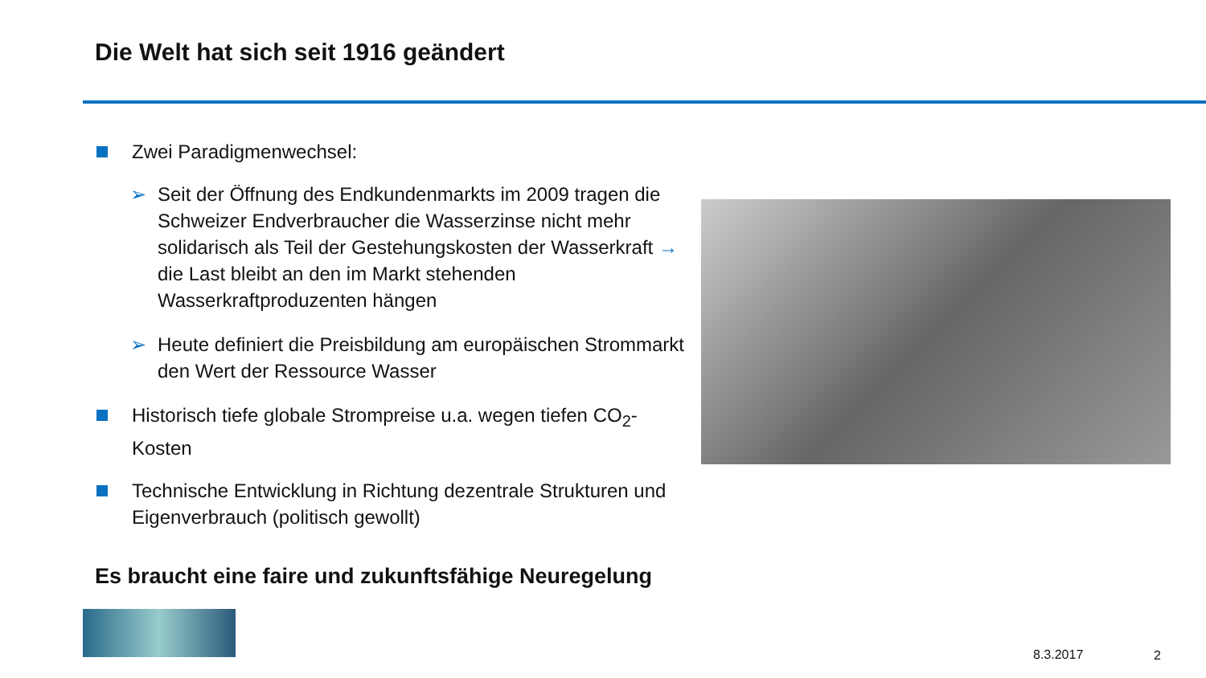Die Welt hat sich seit 1916 geändert
Zwei Paradigmenwechsel:
➢ Seit der Öffnung des Endkundenmarkts im 2009 tragen die Schweizer Endverbraucher die Wasserzinse nicht mehr solidarisch als Teil der Gestehungskosten der Wasserkraft → die Last bleibt an den im Markt stehenden Wasserkraftproduzenten hängen
➢ Heute definiert die Preisbildung am europäischen Strommarkt den Wert der Ressource Wasser
Historisch tiefe globale Strompreise u.a. wegen tiefen CO<sub>2</sub>-Kosten
Technische Entwicklung in Richtung dezentrale Strukturen und Eigenverbrauch (politisch gewollt)
Es braucht eine faire und zukunftsfähige Neuregelung
8.3.2017 2